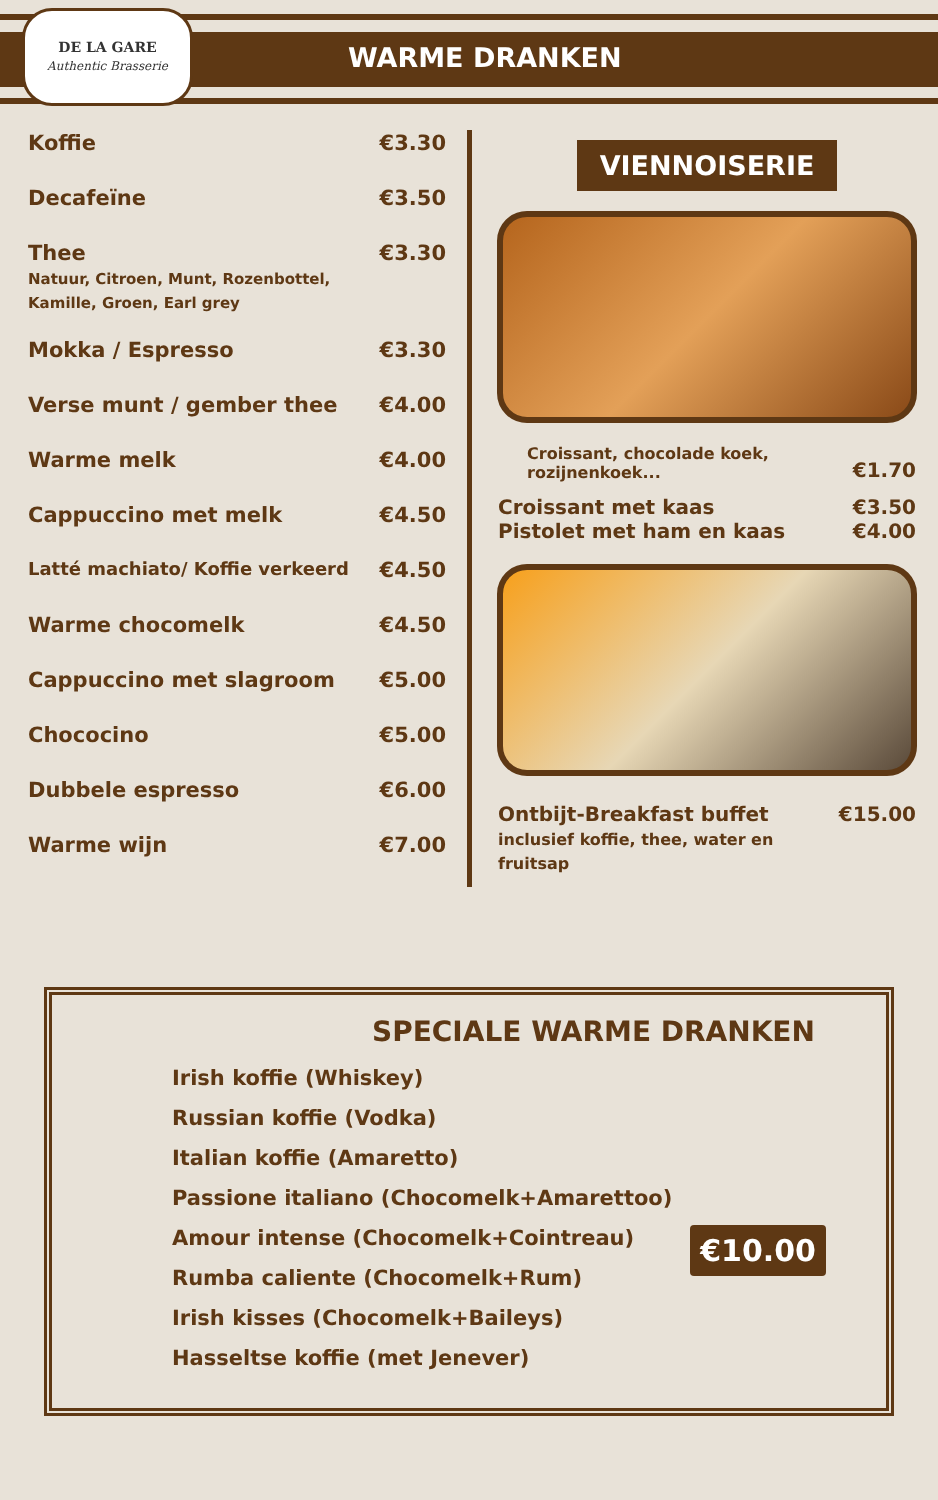DE LA GARE
Authentic Brasserie
WARME DRANKEN
| Koffie | €3.30 |
| Decafeïne | €3.50 |
| Thee Natuur, Citroen, Munt, Rozenbottel, Kamille, Groen, Earl grey | €3.30 |
| Mokka / Espresso | €3.30 |
| Verse munt / gember thee | €4.00 |
| Warme melk | €4.00 |
| Cappuccino met melk | €4.50 |
| Latté machiato/ Koffie verkeerd | €4.50 |
| Warme chocomelk | €4.50 |
| Cappuccino met slagroom | €5.00 |
| Chococino | €5.00 |
| Dubbele espresso | €6.00 |
| Warme wijn | €7.00 |
VIENNOISERIE
| Croissant, chocolade koek, rozijnenkoek... | €1.70 |
| Croissant met kaas Pistolet met ham en kaas | €3.50 €4.00 |
| Ontbijt-Breakfast buffet inclusief koffie, thee, water en fruitsap | €15.00 |
SPECIALE WARME DRANKEN
Irish koffie (Whiskey)
Russian koffie (Vodka)
Italian koffie (Amaretto)
Passione italiano (Chocomelk+Amarettoo)
Amour intense (Chocomelk+Cointreau)
Rumba caliente (Chocomelk+Rum)
Irish kisses (Chocomelk+Baileys)
Hasseltse koffie (met Jenever)
€10.00